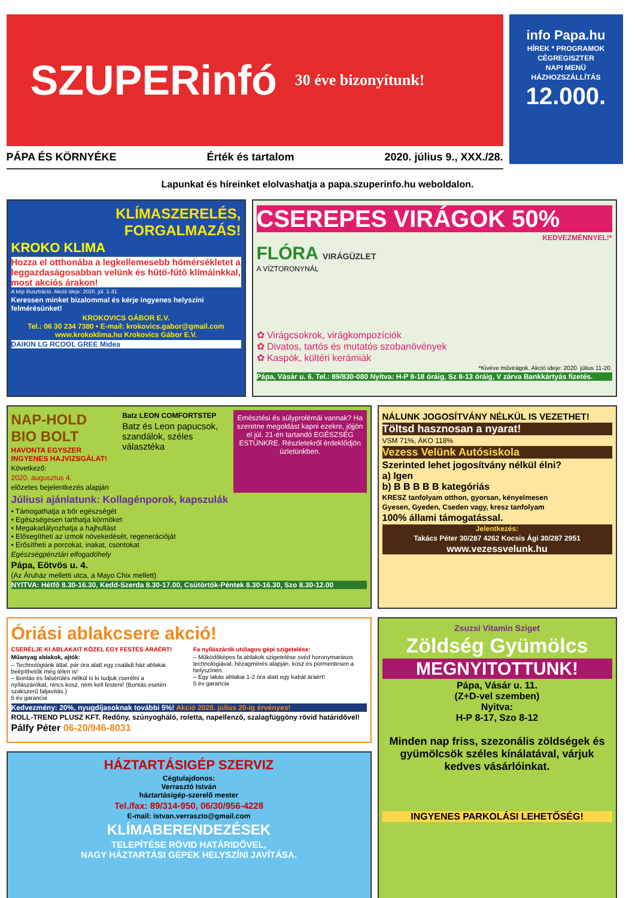SZUPERinfó
30 éve bizonyítunk!
PÁPA ÉS KÖRNYÉKE Érték és tartalom 2020. július 9., XXX./28.
info Papa.hu
HÍREK * PROGRAMOK
CÉGREGISZTER
NAPI MENÜ
HÁZHOZSZÁLLÍTÁS
12.000.
Lapunkat és híreinket elolvashatja a papa.szuperinfo.hu weboldalon.
KLÍMASZERELÉS, FORGALMAZÁS!
KROKO KLIMA
Hozza el otthonába a legkellemesebb hőmérsékletet a leggazdaságosabban velünk és hűtő-fűtő klímáinkkal, most akciós árakon!
A kép illusztráció. Akció ideje: 2020. júl. 1-31.
Keressen minket bizalommal és kérje ingyenes helyszíni felmérésünket!
KROKOVICS GÁBOR E.V.
Tel.: 06 30 234 7380 • E-mail: krokovics.gabor@gmail.com
www.krokoklima.hu Krokovics Gábor E.V.
DAIKIN LG RCOOL GREE Midea
CSEREPES VIRÁGOK 50%
KEDVEZMÉNNYEL!*
FLÓRA VIRÁGÜZLET
A VÍZTORONYNÁL
✿ Virágcsokrok, virágkompozíciók
✿ Divatos, tartós és mutatós szobanövények
✿ Kaspók, kültéri kerámiák
*Kivéve művirágok. Akció ideje: 2020. július 11-20.
Pápa, Vásár u. 6. Tel.: 89/830-080 Nyitva: H-P 8-18 óráig, Sz 8-13 óráig, V zárva Bankkártyás fizetés.
NAP-HOLD BIO BOLT
HAVONTA EGYSZER INGYENES HAJVIZSGÁLAT!
Következő:
2020. augusztus 4.
előzetes bejelentkezés alapján
Batz LEON COMFORTSTEP
Batz és Leon papucsok, szandálok, széles választéka
Emésztési és súlyprolémái vannak? Ha szeretne megoldást kapni ezekre, jöjjön el júl. 21-én tartandó EGÉSZSÉG ESTÜNKRE. Részletekről érdeklődjön üzletünkben.
Júliusi ajánlatunk: Kollagénporok, kapszulák
• Támogathatja a bőr egészségét
• Egészségesen tarthatja körmöket
• Megakadályozhatja a hajhullást
• Elősegítheti az izmok növekedését, regenerációját
• Erősítheti a porcokat, inakat, csontokat
Egészségpénztári elfogadóhely
Pápa, Eötvös u. 4.
(Az Áruház melletti utca, a Mayo Chix mellett)
NYITVA: Hétfő 8.30-16.30, Kedd-Szerda 8.30-17.00, Csütörtök-Péntek 8.30-16.30, Szo 8.30-12.00
NÁLUNK JOGOSÍTVÁNY NÉLKÜL IS VEZETHET!
Töltsd hasznosan a nyarat!
VSM 71%, ÁKO 118%
Vezess Velünk Autósiskola
Szerinted lehet jogosítvány nélkül élni?
a) Igen
b) B B B B B kategóriás
KRESZ tanfolyam otthon, gyorsan, kényelmesen
Gyesen, Gyeden, Cseden vagy, kresz tanfolyam
100% állami támogatással.
Jelentkezés:
Takács Péter 30/287 4262 Kocsis Ági 30/287 2951
www.vezessvelunk.hu
Óriási ablakcsere akció!
CSERÉLJE KI ABLAKAIT KÖZEL EGY FESTÉS ÁRÁÉRT!
Műanyag ablakok, ajtók:
– Technológiánk által, pár óra alatt egy családi ház ablakai beépíthetők még télen is!
– Bontás és falsérülés nélkül is ki tudjuk cserélni a nyílászárókat, nincs kosz, nem kell festeni! (Bontás esetén szakszerű faljavítás.)
5 év garancia
Fa nyílászárók utólagos gépi szigetelése:
– Működőképes fa ablakok szigetelése svéd horonymarásos technológiával, hézagmérés alapján, kosz és pormentesen a helyszínen.
– Egy lakás ablakai 1-2 óra alatt egy kabát áráért!
5 év garancia
Kedvezmény: 20%, nyugdíjasoknak további 5%! Akció 2020. július 20-ig érvényes!
ROLL-TREND PLUSZ KFT. Redőny, szúnyogháló, roletta, napellenző, szalagfüggöny rövid határidővel!
Pálfy Péter 06-20/946-8031
HÁZTARTÁSIGÉP SZERVIZ
Cégtulajdonos:
Verrasztó István
háztartásigép-szerelő mester
Tel./fax: 89/314-950, 06/30/956-4228
E-mail: istvan.verraszto@gmail.com
KLÍMABERENDEZÉSEK
TELEPÍTÉSE RÖVID HATÁRIDŐVEL,
NAGY HÁZTARTÁSI GÉPEK HELYSZÍNI JAVÍTÁSA.
Zsuzsi Vitamin Sziget
Zöldség Gyümölcs
MEGNYITOTTUNK!
Pápa, Vásár u. 11.
(Z+D-vel szemben)
Nyitva:
H-P 8-17, Szo 8-12
Minden nap friss, szezonális zöldségek és gyümölcsök széles kínálatával, várjuk kedves vásárlóinkat.
INGYENES PARKOLÁSI LEHETŐSÉG!